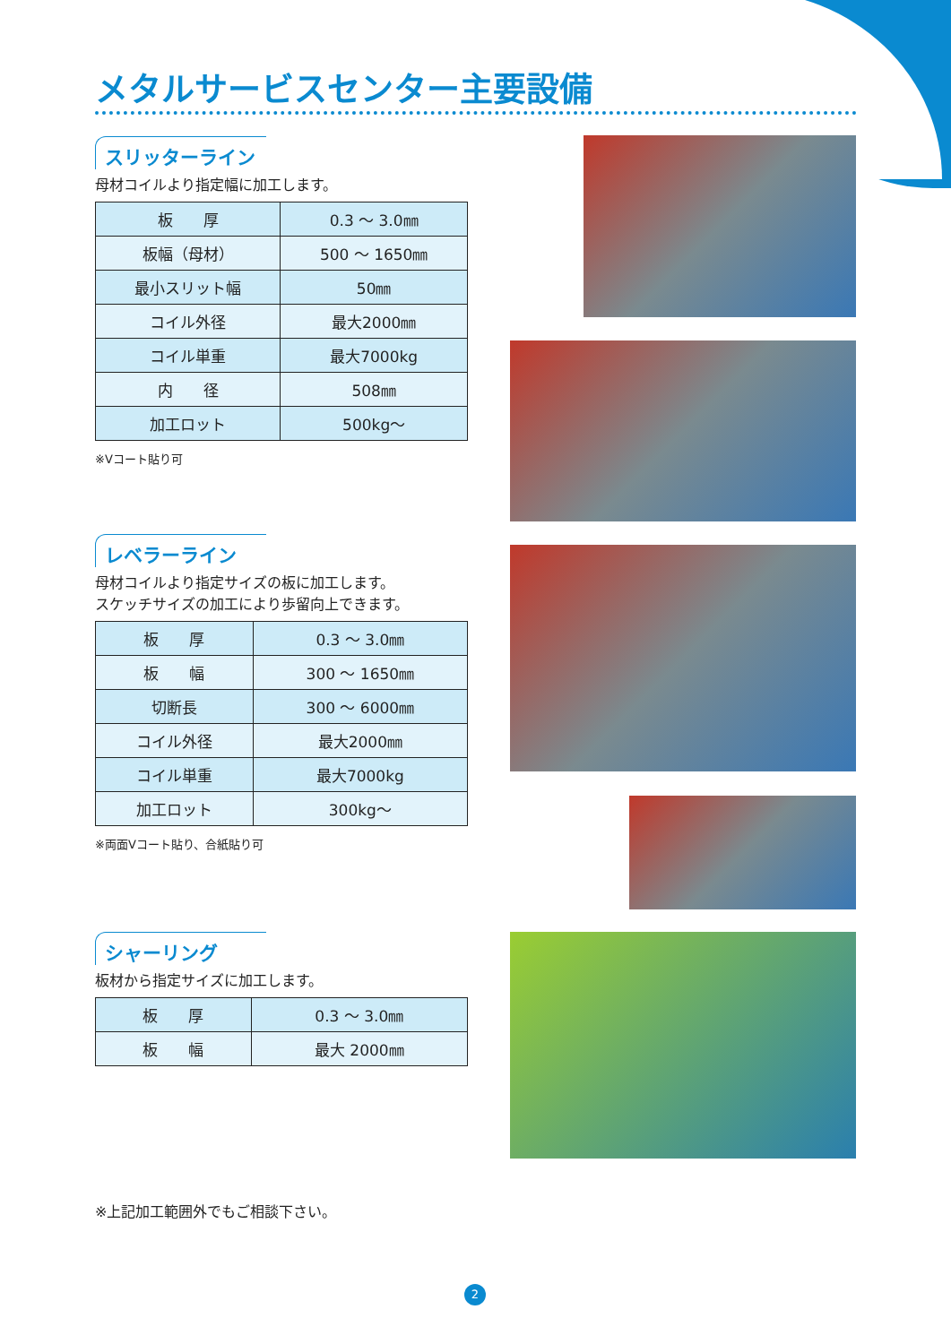メタルサービスセンター主要設備
スリッターライン
母材コイルより指定幅に加工します。
| 板 厚 | 0.3 ～ 3.0㎜ |
| 板幅（母材） | 500 ～ 1650㎜ |
| 最小スリット幅 | 50㎜ |
| コイル外径 | 最大2000㎜ |
| コイル単重 | 最大7000kg |
| 内 径 | 508㎜ |
| 加工ロット | 500kg～ |
※Vコート貼り可
レベラーライン
母材コイルより指定サイズの板に加工します。
スケッチサイズの加工により歩留向上できます。
| 板 厚 | 0.3 ～ 3.0㎜ |
| 板 幅 | 300 ～ 1650㎜ |
| 切断長 | 300 ～ 6000㎜ |
| コイル外径 | 最大2000㎜ |
| コイル単重 | 最大7000kg |
| 加工ロット | 300kg～ |
※両面Vコート貼り、合紙貼り可
シャーリング
板材から指定サイズに加工します。
| 板 厚 | 0.3 ～ 3.0㎜ |
| 板 幅 | 最大 2000㎜ |
※上記加工範囲外でもご相談下さい。
2